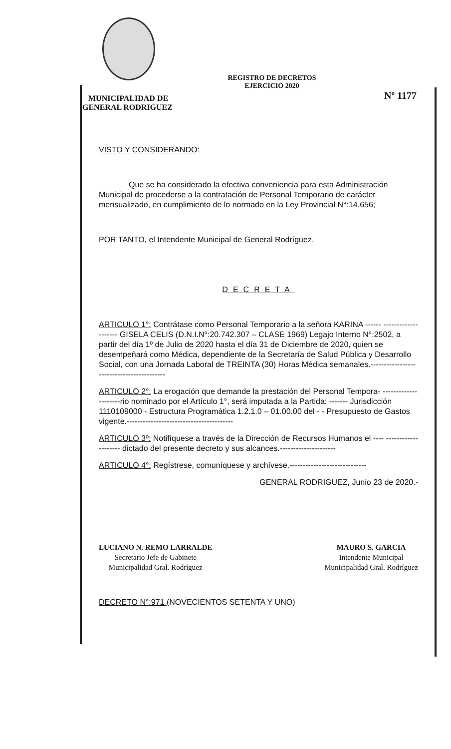REGISTRO DE DECRETOS
EJERCICIO 2020
MUNICIPALIDAD DE
GENERAL RODRIGUEZ
Nº 1177
VISTO Y CONSIDERANDO:
Que se ha considerado la efectiva conveniencia para esta Administración Municipal de procederse a la contratación de Personal Temporario de carácter mensualizado, en cumplimiento de lo normado en la Ley Provincial N°:14.656;
POR TANTO, el Intendente Municipal de General Rodríguez,
DECRETA
ARTICULO 1°: Contrátase como Personal Temporario a la señora KARINA ------ -------------------- GISELA CELIS (D.N.I.N°:20.742.307 – CLASE 1969) Legajo Interno N°:2502, a partir del día 1º de Julio de 2020 hasta el día 31 de Diciembre de 2020, quien se desempeñará como Médica, dependiente de la Secretaría de Salud Pública y Desarrollo Social, con una Jornada Laboral de TREINTA (30) Horas Médica semanales.------------------------------------------
ARTICULO 2°: La erogación que demande la prestación del Personal Tempora- ---------------------rio nominado por el Artículo 1°, será imputada a la Partida: ------- Jurisdicción 1110109000 - Estructura Programática 1.2.1.0 – 01.00.00 del - - Presupuesto de Gastos vigente.----------------------------------------
ARTICULO 3º: Notifíquese a través de la Dirección de Recursos Humanos el ---- -------------------- dictado del presente decreto y sus alcances.---------------------
ARTICULO 4°: Regístrese, comuníquese y archívese.-----------------------------
GENERAL RODRIGUEZ, Junio 23 de 2020.-
LUCIANO N. REMO LARRALDE
Secretario Jefe de Gabinete
Municipalidad Gral. Rodríguez
MAURO S. GARCIA
Intendente Municipal
Municipalidad Gral. Rodríguez
DECRETO N°:971 (NOVECIENTOS SETENTA Y UNO)